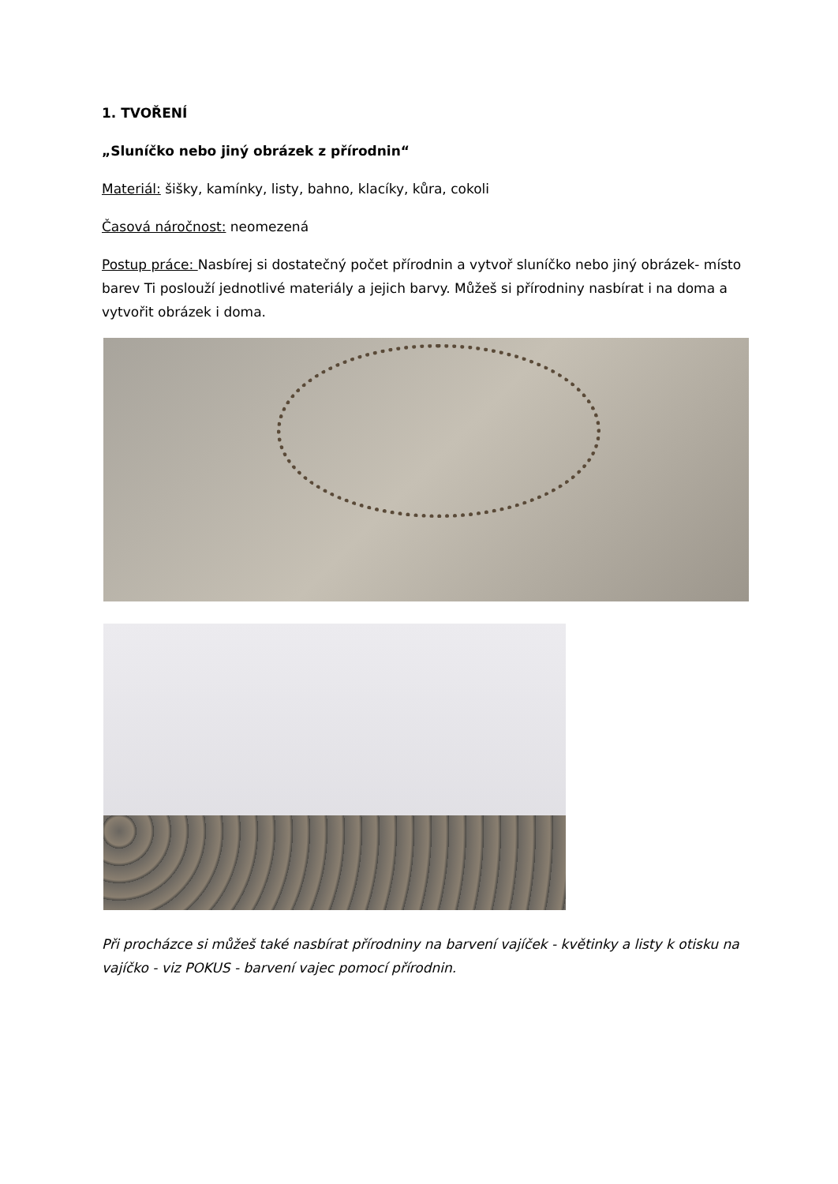1. TVOŘENÍ
„Sluníčko nebo jiný obrázek z přírodnin“
Materiál: šišky, kamínky, listy, bahno, klacíky, kůra, cokoli
Časová náročnost: neomezená
Postup práce: Nasbírej si dostatečný počet přírodnin a vytvoř sluníčko nebo jiný obrázek- místo barev Ti poslouží jednotlivé materiály a jejich barvy. Můžeš si přírodniny nasbírat i na doma a vytvořit obrázek i doma.
Při procházce si můžeš také nasbírat přírodniny na barvení vajíček - květinky a listy k otisku na vajíčko - viz POKUS - barvení vajec pomocí přírodnin.